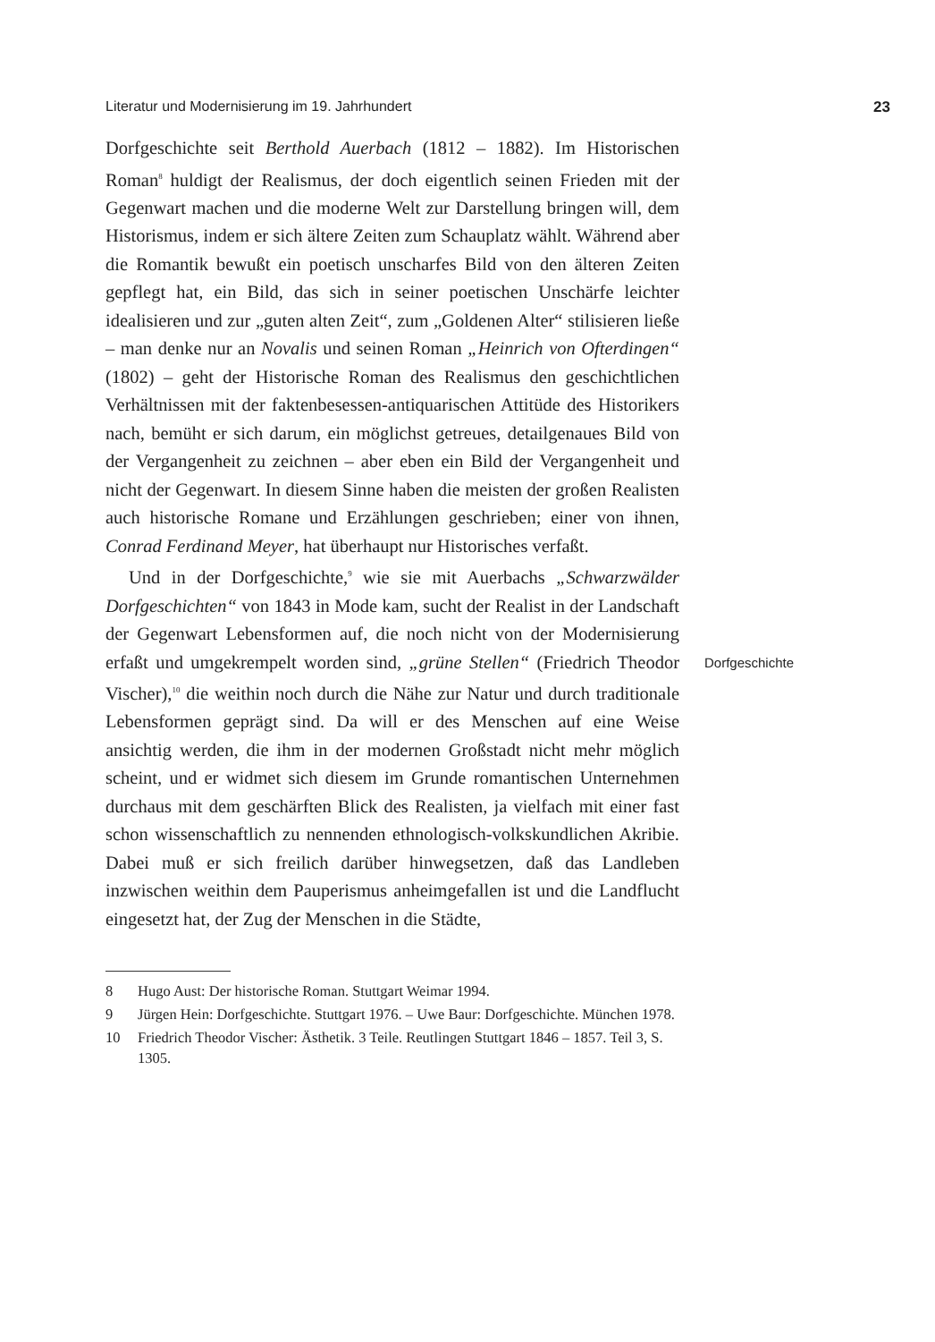Literatur und Modernisierung im 19. Jahrhundert 23
Dorfgeschichte seit Berthold Auerbach (1812 – 1882). Im Historischen Roman<sup>8</sup> huldigt der Realismus, der doch eigentlich seinen Frieden mit der Gegenwart machen und die moderne Welt zur Darstellung bringen will, dem Historismus, indem er sich ältere Zeiten zum Schauplatz wählt. Während aber die Romantik bewußt ein poetisch unscharfes Bild von den älteren Zeiten gepflegt hat, ein Bild, das sich in seiner poetischen Unschärfe leichter idealisieren und zur „guten alten Zeit“, zum „Goldenen Alter“ stilisieren ließe – man denke nur an Novalis und seinen Roman „Heinrich von Ofterdingen“ (1802) – geht der Historische Roman des Realismus den geschichtlichen Verhältnissen mit der faktenbesessen-antiquarischen Attitüde des Historikers nach, bemüht er sich darum, ein möglichst getreues, detailgenaues Bild von der Vergangenheit zu zeichnen – aber eben ein Bild der Vergangenheit und nicht der Gegenwart. In diesem Sinne haben die meisten der großen Realisten auch historische Romane und Erzählungen geschrieben; einer von ihnen, Conrad Ferdinand Meyer, hat überhaupt nur Historisches verfaßt.
Und in der Dorfgeschichte,<sup>9</sup> wie sie mit Auerbachs „Schwarzwälder Dorfgeschichten“ von 1843 in Mode kam, sucht der Realist in der Landschaft der Gegenwart Lebensformen auf, die noch nicht von der Modernisierung erfaßt und umgekrempelt worden sind, „grüne Stellen“ (Friedrich Theodor Vischer),<sup>10</sup> die weithin noch durch die Nähe zur Natur und durch traditionale Lebensformen geprägt sind. Da will er des Menschen auf eine Weise ansichtig werden, die ihm in der modernen Großstadt nicht mehr möglich scheint, und er widmet sich diesem im Grunde romantischen Unternehmen durchaus mit dem geschärften Blick des Realisten, ja vielfach mit einer fast schon wissenschaftlich zu nennenden ethnologisch-volkskundlichen Akribie. Dabei muß er sich freilich darüber hinwegsetzen, daß das Landleben inzwischen weithin dem Pauperismus anheimgefallen ist und die Landflucht eingesetzt hat, der Zug der Menschen in die Städte,
Dorfgeschichte
8 Hugo Aust: Der historische Roman. Stuttgart Weimar 1994.
9 Jürgen Hein: Dorfgeschichte. Stuttgart 1976. – Uwe Baur: Dorfgeschichte. München 1978.
10 Friedrich Theodor Vischer: Ästhetik. 3 Teile. Reutlingen Stuttgart 1846 – 1857. Teil 3, S. 1305.